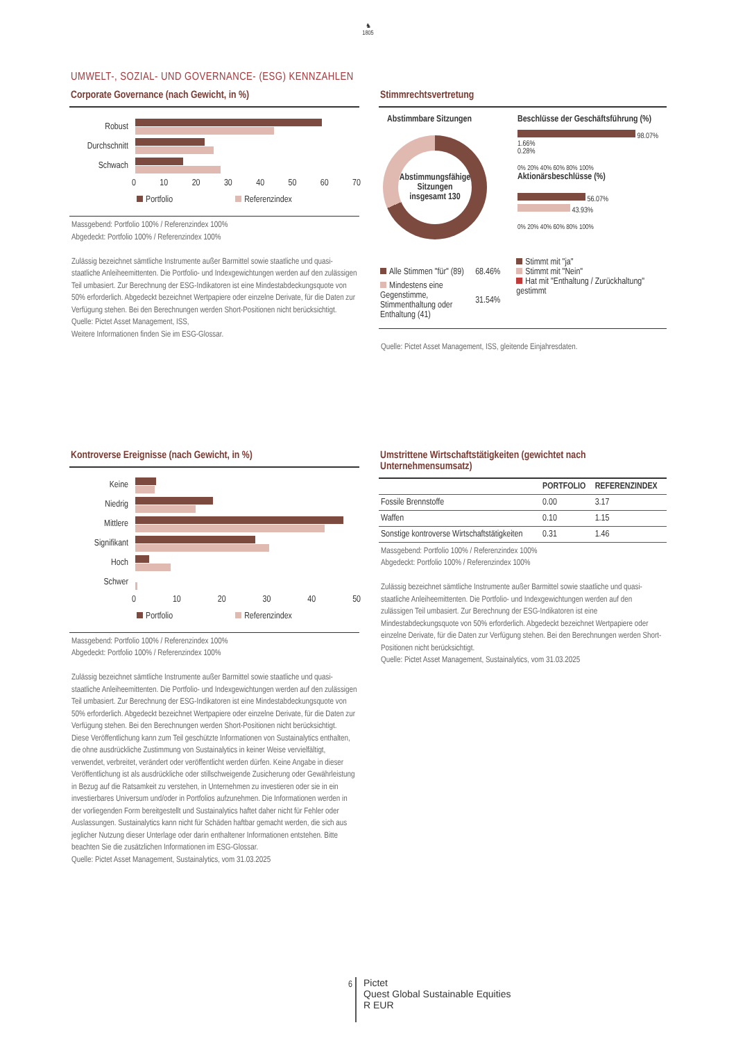♞
1805
UMWELT-, SOZIAL- UND GOVERNANCE- (ESG) KENNZAHLEN
Corporate Governance (nach Gewicht, in %)
Robust
Durchschnitt
Schwach
0 10 20 30 40 50 60 70
Portfolio Referenzindex
Massgebend: Portfolio 100% / Referenzindex 100%
Abgedeckt: Portfolio 100% / Referenzindex 100%
Zulässig bezeichnet sämtliche Instrumente außer Barmittel sowie staatliche und quasi-staatliche Anleiheemittenten. Die Portfolio- und Indexgewichtungen werden auf den zulässigen Teil umbasiert. Zur Berechnung der ESG-Indikatoren ist eine Mindestabdeckungsquote von 50% erforderlich. Abgedeckt bezeichnet Wertpapiere oder einzelne Derivate, für die Daten zur Verfügung stehen. Bei den Berechnungen werden Short-Positionen nicht berücksichtigt.
Quelle: Pictet Asset Management, ISS,
Weitere Informationen finden Sie im ESG-Glossar.
Stimmrechtsvertretung
Abstimmbare Sitzungen
Abstimmungsfähige Sitzungen insgesamt 130
Beschlüsse der Geschäftsführung (%)
98.07%
1.66%
0.28%
0% 20% 40% 60% 80% 100%
Aktionärsbeschlüsse (%)
56.07%
43.93%
0% 20% 40% 60% 80% 100%
| Alle Stimmen "für" (89) | 68.46% |
| Mindestens eine Gegenstimme, Stimmenthaltung oder Enthaltung (41) | 31.54% |
Stimmt mit "ja"
Stimmt mit "Nein"
Hat mit "Enthaltung / Zurückhaltung" gestimmt
Quelle: Pictet Asset Management, ISS, gleitende Einjahresdaten.
Kontroverse Ereignisse (nach Gewicht, in %)
Keine
Niedrig
Mittlere
Signifikant
Hoch
Schwer
0 10 20 30 40 50
Portfolio Referenzindex
Massgebend: Portfolio 100% / Referenzindex 100%
Abgedeckt: Portfolio 100% / Referenzindex 100%
Zulässig bezeichnet sämtliche Instrumente außer Barmittel sowie staatliche und quasi-staatliche Anleiheemittenten. Die Portfolio- und Indexgewichtungen werden auf den zulässigen Teil umbasiert. Zur Berechnung der ESG-Indikatoren ist eine Mindestabdeckungsquote von 50% erforderlich. Abgedeckt bezeichnet Wertpapiere oder einzelne Derivate, für die Daten zur Verfügung stehen. Bei den Berechnungen werden Short-Positionen nicht berücksichtigt.
Diese Veröffentlichung kann zum Teil geschützte Informationen von Sustainalytics enthalten, die ohne ausdrückliche Zustimmung von Sustainalytics in keiner Weise vervielfältigt, verwendet, verbreitet, verändert oder veröffentlicht werden dürfen. Keine Angabe in dieser Veröffentlichung ist als ausdrückliche oder stillschweigende Zusicherung oder Gewährleistung in Bezug auf die Ratsamkeit zu verstehen, in Unternehmen zu investieren oder sie in ein investierbares Universum und/oder in Portfolios aufzunehmen. Die Informationen werden in der vorliegenden Form bereitgestellt und Sustainalytics haftet daher nicht für Fehler oder Auslassungen. Sustainalytics kann nicht für Schäden haftbar gemacht werden, die sich aus jeglicher Nutzung dieser Unterlage oder darin enthaltener Informationen entstehen. Bitte beachten Sie die zusätzlichen Informationen im ESG-Glossar.
Quelle: Pictet Asset Management, Sustainalytics, vom 31.03.2025
Umstrittene Wirtschaftstätigkeiten (gewichtet nach Unternehmensumsatz)
| | PORTFOLIO | REFERENZINDEX |
| --- | --- | --- |
| Fossile Brennstoffe | 0.00 | 3.17 |
| Waffen | 0.10 | 1.15 |
| Sonstige kontroverse Wirtschaftstätigkeiten | 0.31 | 1.46 |
Massgebend: Portfolio 100% / Referenzindex 100%
Abgedeckt: Portfolio 100% / Referenzindex 100%
Zulässig bezeichnet sämtliche Instrumente außer Barmittel sowie staatliche und quasi-staatliche Anleiheemittenten. Die Portfolio- und Indexgewichtungen werden auf den zulässigen Teil umbasiert. Zur Berechnung der ESG-Indikatoren ist eine Mindestabdeckungsquote von 50% erforderlich. Abgedeckt bezeichnet Wertpapiere oder einzelne Derivate, für die Daten zur Verfügung stehen. Bei den Berechnungen werden Short-Positionen nicht berücksichtigt.
Quelle: Pictet Asset Management, Sustainalytics, vom 31.03.2025
6
Pictet
Quest Global Sustainable Equities
R EUR